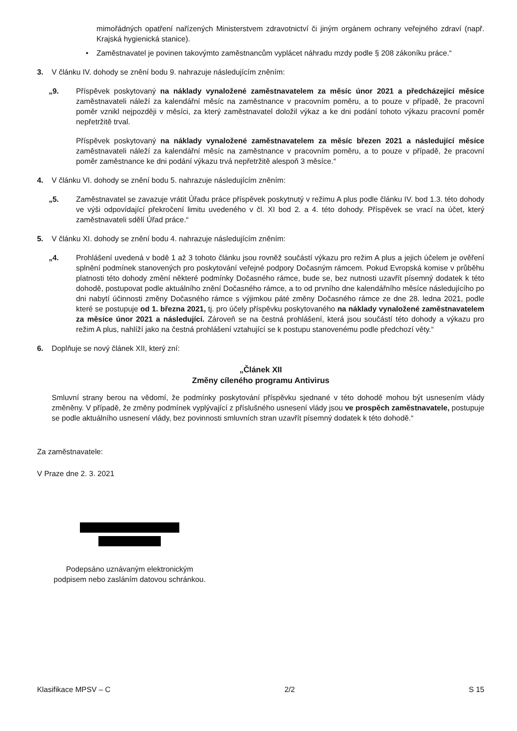mimořádných opatření nařízených Ministerstvem zdravotnictví či jiným orgánem ochrany veřejného zdraví (např. Krajská hygienická stanice).
• Zaměstnavatel je povinen takovýmto zaměstnancům vyplácet náhradu mzdy podle § 208 zákoníku práce.“
3. V článku IV. dohody se znění bodu 9. nahrazuje následujícím zněním:
„9. Příspěvek poskytovaný na náklady vynaložené zaměstnavatelem za měsíc únor 2021 a předcházející měsíce zaměstnavateli náleží za kalendářní měsíc na zaměstnance v pracovním poměru, a to pouze v případě, že pracovní poměr vznikl nejpozději v měsíci, za který zaměstnavatel doložil výkaz a ke dni podání tohoto výkazu pracovní poměr nepřetržitě trval.
Příspěvek poskytovaný na náklady vynaložené zaměstnavatelem za měsíc březen 2021 a následující měsíce zaměstnavateli náleží za kalendářní měsíc na zaměstnance v pracovním poměru, a to pouze v případě, že pracovní poměr zaměstnance ke dni podání výkazu trvá nepřetržitě alespoň 3 měsíce.“
4. V článku VI. dohody se znění bodu 5. nahrazuje následujícím zněním:
„5. Zaměstnavatel se zavazuje vrátit Úřadu práce příspěvek poskytnutý v režimu A plus podle článku IV. bod 1.3. této dohody ve výši odpovídající překročení limitu uvedeného v čl. XI bod 2. a 4. této dohody. Příspěvek se vrací na účet, který zaměstnavateli sdělí Úřad práce.“
5. V článku XI. dohody se znění bodu 4. nahrazuje následujícím zněním:
„4. Prohlášení uvedená v bodě 1 až 3 tohoto článku jsou rovněž součástí výkazu pro režim A plus a jejich účelem je ověření splnění podmínek stanovených pro poskytování veřejné podpory Dočasným rámcem. Pokud Evropská komise v průběhu platnosti této dohody změní některé podmínky Dočasného rámce, bude se, bez nutnosti uzavřít písemný dodatek k této dohodě, postupovat podle aktuálního znění Dočasného rámce, a to od prvního dne kalendářního měsíce následujícího po dni nabytí účinnosti změny Dočasného rámce s výjimkou páté změny Dočasného rámce ze dne 28. ledna 2021, podle které se postupuje od 1. března 2021, tj. pro účely příspěvku poskytovaného na náklady vynaložené zaměstnavatelem za měsíce únor 2021 a následující. Zároveň se na čestná prohlášení, která jsou součástí této dohody a výkazu pro režim A plus, nahlíží jako na čestná prohlášení vztahující se k postupu stanovenému podle předchozí věty.“
6. Doplňuje se nový článek XII, který zní:
„Článek XII
Změny cíleného programu Antivirus
Smluvní strany berou na vědomí, že podmínky poskytování příspěvku sjednané v této dohodě mohou být usnesením vlády změněny. V případě, že změny podmínek vyplývající z příslušného usnesení vlády jsou ve prospěch zaměstnavatele, postupuje se podle aktuálního usnesení vlády, bez povinnosti smluvních stran uzavřít písemný dodatek k této dohodě.“
Za zaměstnavatele:
V Praze dne 2. 3. 2021
Podepsáno uznávaným elektronickým
podpisem nebo zasláním datovou schránkou.
Klasifikace MPSV – C 2/2 S 15